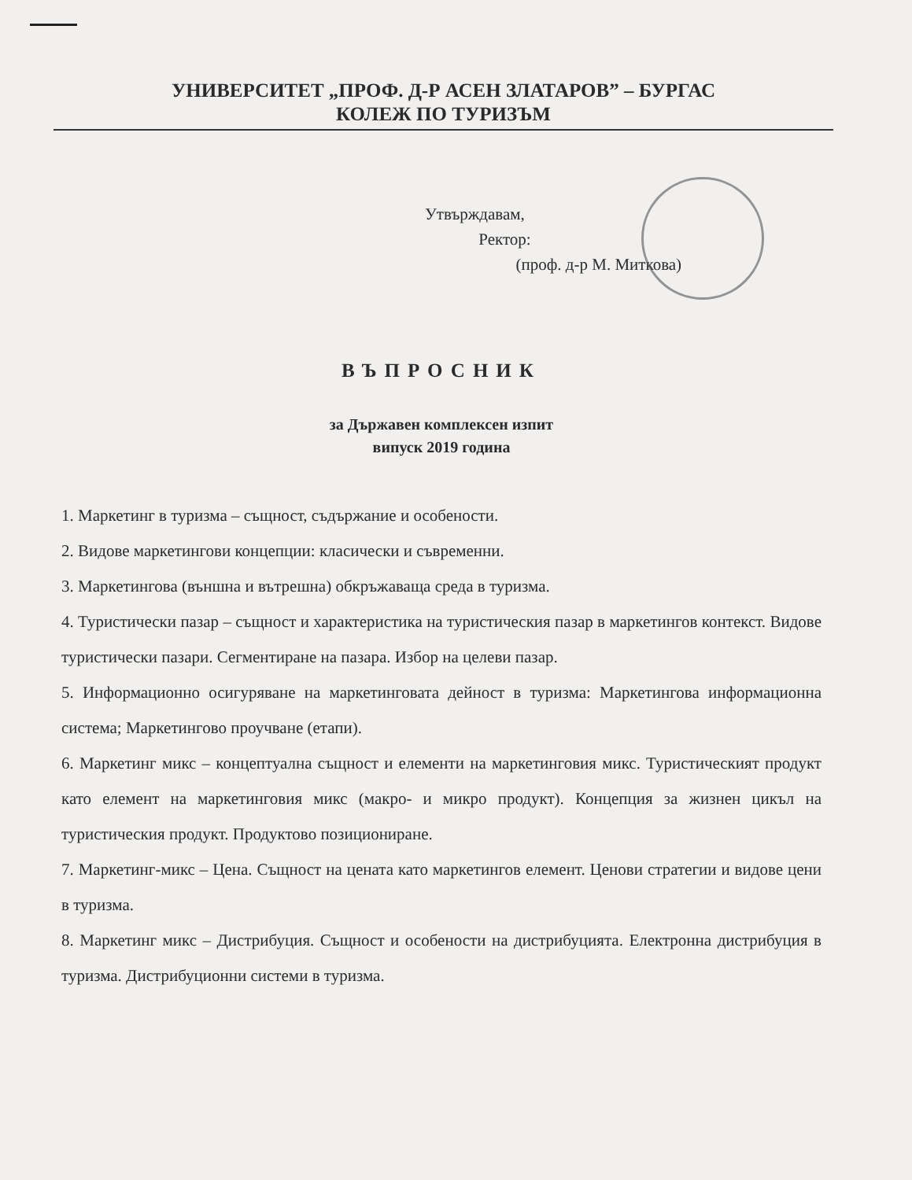УНИВЕРСИТЕТ „ПРОФ. Д-Р АСЕН ЗЛАТАРОВ” – БУРГАС
КОЛЕЖ ПО ТУРИЗЪМ
Утвърждавам,
Ректор:
(проф. д-р М. Миткова)
ВЪПРОСНИК
за Държавен комплексен изпит
випуск 2019 година
1. Маркетинг в туризма – същност, съдържание и особености.
2. Видове маркетингови концепции: класически и съвременни.
3. Маркетингова (външна и вътрешна) обкръжаваща среда в туризма.
4. Туристически пазар – същност и характеристика на туристическия пазар в маркетингов контекст. Видове туристически пазари. Сегментиране на пазара. Избор на целеви пазар.
5. Информационно осигуряване на маркетинговата дейност в туризма: Маркетингова информационна система; Маркетингово проучване (етапи).
6. Маркетинг микс – концептуална същност и елементи на маркетинговия микс. Туристическият продукт като елемент на маркетинговия микс (макро- и микро продукт). Концепция за жизнен цикъл на туристическия продукт. Продуктово позициониране.
7. Маркетинг-микс – Цена. Същност на цената като маркетингов елемент. Ценови стратегии и видове цени в туризма.
8. Маркетинг микс – Дистрибуция. Същност и особености на дистрибуцията. Електронна дистрибуция в туризма. Дистрибуционни системи в туризма.